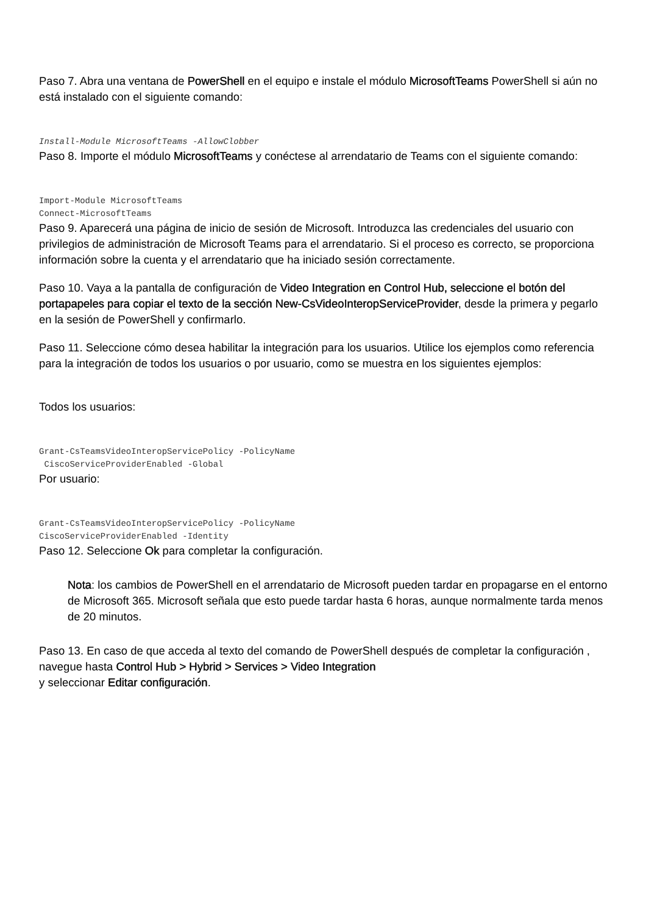Paso 7. Abra una ventana de PowerShell en el equipo e instale el módulo MicrosoftTeams PowerShell si aún no está instalado con el siguiente comando:
Install-Module MicrosoftTeams -AllowClobber
Paso 8. Importe el módulo MicrosoftTeams y conéctese al arrendatario de Teams con el siguiente comando:
Import-Module MicrosoftTeams Connect-MicrosoftTeams
Paso 9. Aparecerá una página de inicio de sesión de Microsoft. Introduzca las credenciales del usuario con privilegios de administración de Microsoft Teams para el arrendatario. Si el proceso es correcto, se proporciona información sobre la cuenta y el arrendatario que ha iniciado sesión correctamente.
Paso 10. Vaya a la pantalla de configuración de Video Integration en Control Hub, seleccione el botón del portapapeles para copiar el texto de la sección New-CsVideoInteropServiceProvider, desde la primera y pegarlo en la sesión de PowerShell y confirmarlo.
Paso 11. Seleccione cómo desea habilitar la integración para los usuarios. Utilice los ejemplos como referencia para la integración de todos los usuarios o por usuario, como se muestra en los siguientes ejemplos:
Todos los usuarios:
Grant-CsTeamsVideoInteropServicePolicy -PolicyName CiscoServiceProviderEnabled -Global
Por usuario:
Grant-CsTeamsVideoInteropServicePolicy -PolicyName CiscoServiceProviderEnabled -Identity
Paso 12. Seleccione Ok para completar la configuración.
Nota: los cambios de PowerShell en el arrendatario de Microsoft pueden tardar en propagarse en el entorno de Microsoft 365. Microsoft señala que esto puede tardar hasta 6 horas, aunque normalmente tarda menos de 20 minutos.
Paso 13. En caso de que acceda al texto del comando de PowerShell después de completar la configuración , navegue hasta Control Hub > Hybrid > Services > Video Integration
y seleccionar Editar configuración.